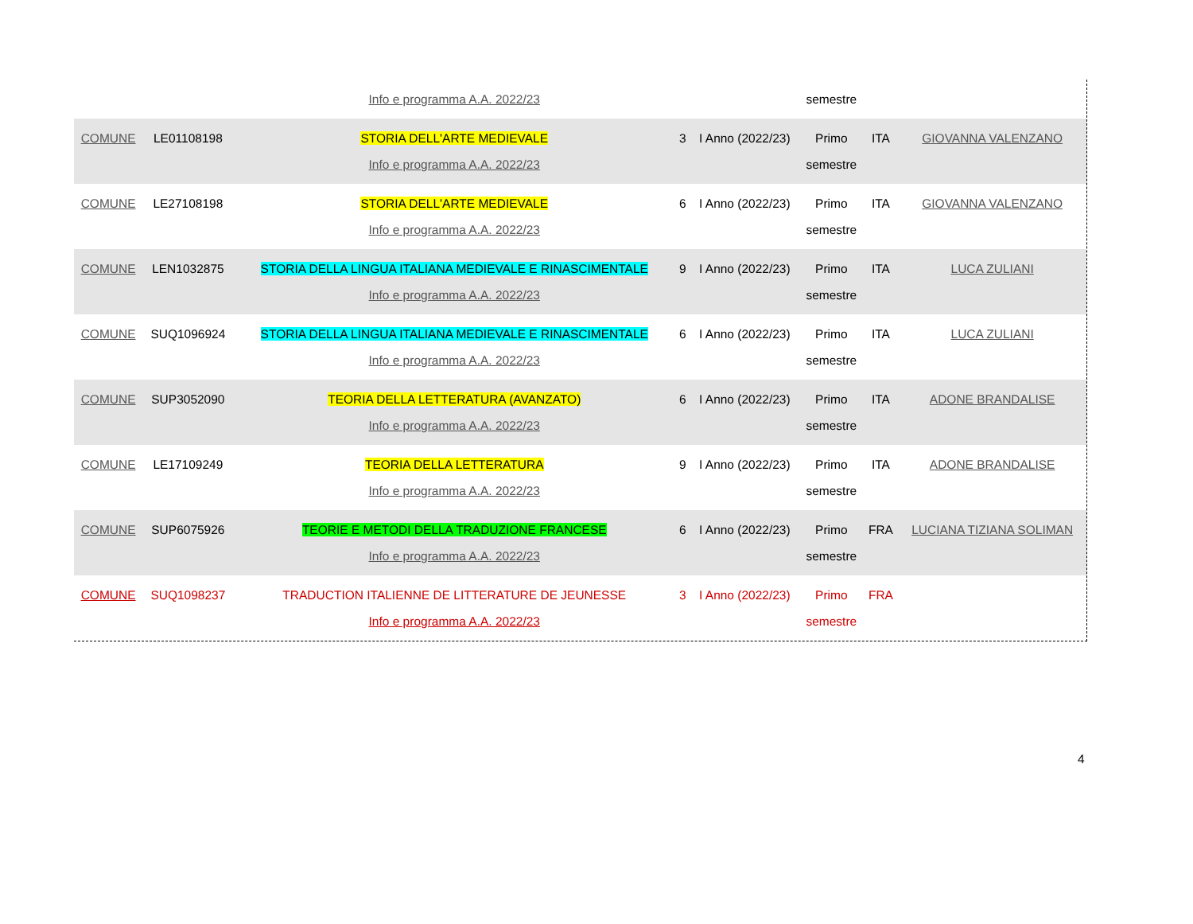| | | Info e programma A.A. 2022/23 | | | semestre | | |
| COMUNE | LE01108198 | STORIA DELL'ARTE MEDIEVALE Info e programma A.A. 2022/23 | 3 | I Anno (2022/23) | Primo semestre | ITA | GIOVANNA VALENZANO |
| COMUNE | LE27108198 | STORIA DELL'ARTE MEDIEVALE Info e programma A.A. 2022/23 | 6 | I Anno (2022/23) | Primo semestre | ITA | GIOVANNA VALENZANO |
| COMUNE | LEN1032875 | STORIA DELLA LINGUA ITALIANA MEDIEVALE E RINASCIMENTALE Info e programma A.A. 2022/23 | 9 | I Anno (2022/23) | Primo semestre | ITA | LUCA ZULIANI |
| COMUNE | SUQ1096924 | STORIA DELLA LINGUA ITALIANA MEDIEVALE E RINASCIMENTALE Info e programma A.A. 2022/23 | 6 | I Anno (2022/23) | Primo semestre | ITA | LUCA ZULIANI |
| COMUNE | SUP3052090 | TEORIA DELLA LETTERATURA (AVANZATO) Info e programma A.A. 2022/23 | 6 | I Anno (2022/23) | Primo semestre | ITA | ADONE BRANDALISE |
| COMUNE | LE17109249 | TEORIA DELLA LETTERATURA Info e programma A.A. 2022/23 | 9 | I Anno (2022/23) | Primo semestre | ITA | ADONE BRANDALISE |
| COMUNE | SUP6075926 | TEORIE E METODI DELLA TRADUZIONE FRANCESE Info e programma A.A. 2022/23 | 6 | I Anno (2022/23) | Primo semestre | FRA | LUCIANA TIZIANA SOLIMAN |
| COMUNE | SUQ1098237 | TRADUCTION ITALIENNE DE LITTERATURE DE JEUNESSE Info e programma A.A. 2022/23 | 3 | I Anno (2022/23) | Primo semestre | FRA | |
4